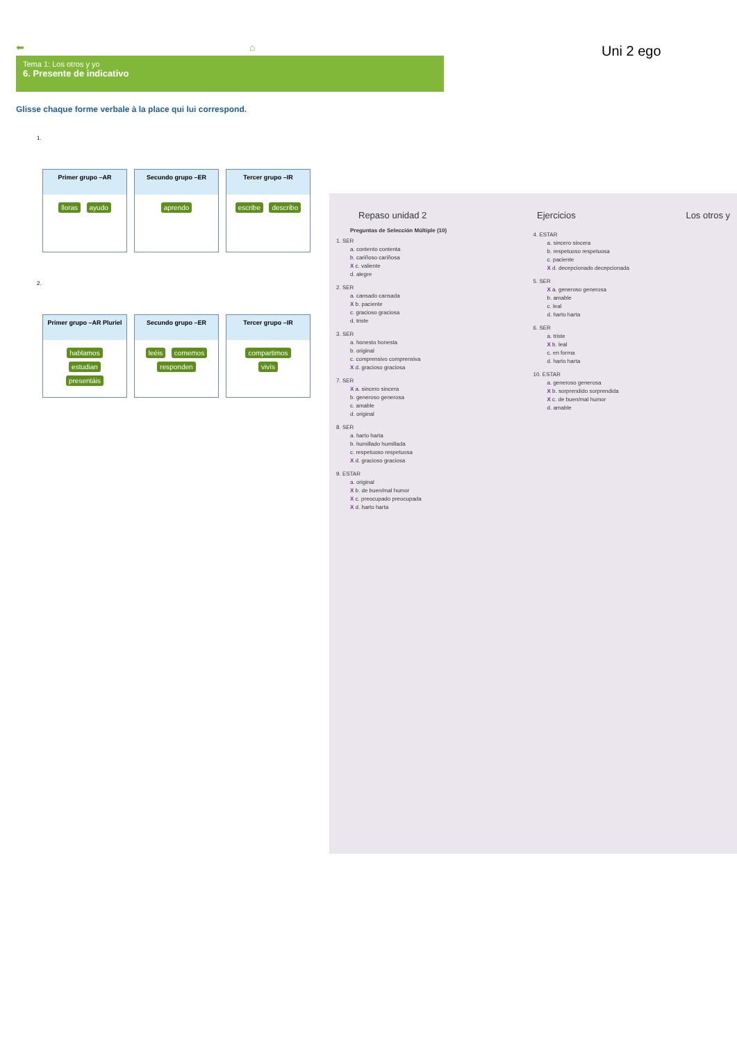⬅ ⌂
Tema 1: Los otros y yo
6. Presente de indicativo
Glisse chaque forme verbale à la place qui lui correspond.
1.
Primer grupo –AR
lloras ayudo
Secundo grupo –ER
aprendo
Tercer grupo –IR
escribe describo
2.
Primer grupo –AR Pluriel
hablamos
estudian
presentáis
Secundo grupo –ER
leéis comemos
responden
Tercer grupo –IR
compartimos
vivís
Uni 2 ego
Repaso unidad 2 Ejercicios Los otros y
Preguntas de Selección Múltiple (10)
1. SER
a. contento contenta
b. cariñoso cariñosa
X c. valiente
d. alegre
2. SER
a. cansado cansada
X b. paciente
c. gracioso graciosa
d. triste
3. SER
a. honesto honesta
b. original
c. comprensivo comprensiva
X d. gracioso graciosa
7. SER
X a. sincero sincera
b. generoso generosa
c. amable
d. original
8. SER
a. harto harta
b. humillado humillada
c. respetuoso respetuosa
X d. gracioso graciosa
9. ESTAR
a. original
X b. de buen/mal humor
X c. preocupado preocupada
X d. harto harta
4. ESTAR
a. sincero sincera
b. respetuoso respetuosa
c. paciente
X d. decepcionado decepcionada
5. SER
X a. generoso generosa
b. amable
c. leal
d. harto harta
6. SER
a. triste
X b. leal
c. en forma
d. harto harta
10. ESTAR
a. generoso generosa
X b. sorprendido sorprendida
X c. de buen/mal humor
d. amable